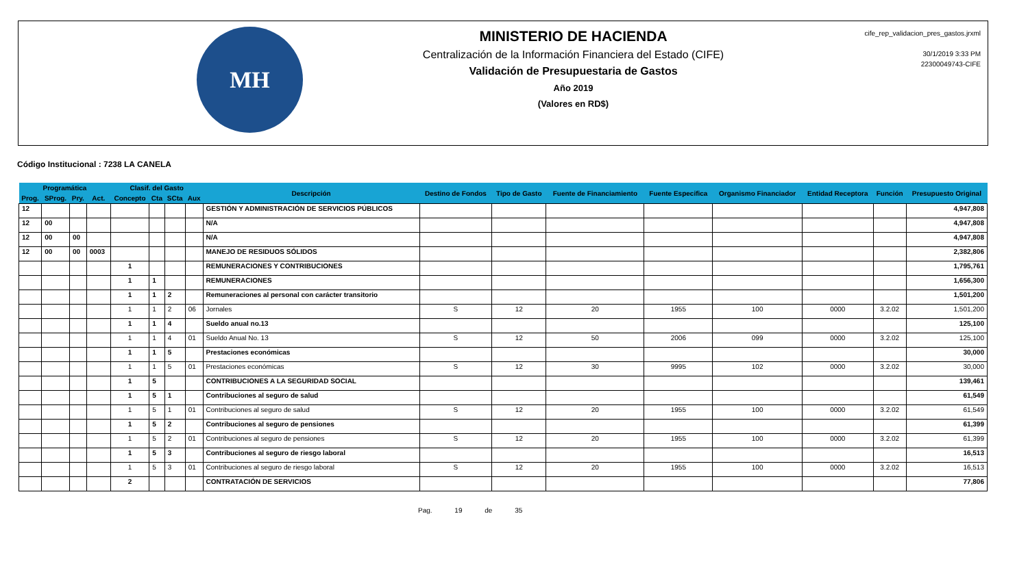MH
MINISTERIO DE HACIENDA
Centralización de la Información Financiera del Estado (CIFE)
Validación de Presupuestaria de Gastos
Año 2019
(Valores en RD$)
cife_rep_validacion_pres_gastos.jrxml
30/1/2019 3:33 PM
22300049743-CIFE
Código Institucional : 7238 LA CANELA
| Programática | | | | Clasif. del Gasto | | | | Descripción | Destino de Fondos | Tipo de Gasto | Fuente de Financiamiento | Fuente Especifica | Organismo Financiador | Entidad Receptora | Función | Presupuesto Original |
| --- | --- | --- | --- | --- | --- | --- | --- | --- | --- | --- | --- | --- | --- | --- | --- | --- |
| Prog. | SProg. | Pry. | Act. | Concepto | Cta | SCta | Aux | | | | | | | | | |
| 12 | | | | | | | | GESTIÓN Y ADMINISTRACIÓN DE SERVICIOS PÚBLICOS | | | | | | | | 4,947,808 |
| 12 | 00 | | | | | | | N/A | | | | | | | | 4,947,808 |
| 12 | 00 | 00 | | | | | | N/A | | | | | | | | 4,947,808 |
| 12 | 00 | 00 | 0003 | | | | | MANEJO DE RESIDUOS SÓLIDOS | | | | | | | | 2,382,806 |
| | | | | 1 | | | | REMUNERACIONES Y CONTRIBUCIONES | | | | | | | | 1,795,761 |
| | | | | 1 | 1 | | | REMUNERACIONES | | | | | | | | 1,656,300 |
| | | | | 1 | 1 | 2 | | Remuneraciones al personal con carácter transitorio | | | | | | | | 1,501,200 |
| | | | | 1 | 1 | 2 | 06 | Jornales | S | 12 | 20 | 1955 | 100 | 0000 | 3.2.02 | 1,501,200 |
| | | | | 1 | 1 | 4 | | Sueldo anual no.13 | | | | | | | | 125,100 |
| | | | | 1 | 1 | 4 | 01 | Sueldo Anual No. 13 | S | 12 | 50 | 2006 | 099 | 0000 | 3.2.02 | 125,100 |
| | | | | 1 | 1 | 5 | | Prestaciones económicas | | | | | | | | 30,000 |
| | | | | 1 | 1 | 5 | 01 | Prestaciones económicas | S | 12 | 30 | 9995 | 102 | 0000 | 3.2.02 | 30,000 |
| | | | | 1 | 5 | | | CONTRIBUCIONES A LA SEGURIDAD SOCIAL | | | | | | | | 139,461 |
| | | | | 1 | 5 | 1 | | Contribuciones al seguro de salud | | | | | | | | 61,549 |
| | | | | 1 | 5 | 1 | 01 | Contribuciones al seguro de salud | S | 12 | 20 | 1955 | 100 | 0000 | 3.2.02 | 61,549 |
| | | | | 1 | 5 | 2 | | Contribuciones al seguro de pensiones | | | | | | | | 61,399 |
| | | | | 1 | 5 | 2 | 01 | Contribuciones al seguro de pensiones | S | 12 | 20 | 1955 | 100 | 0000 | 3.2.02 | 61,399 |
| | | | | 1 | 5 | 3 | | Contribuciones al seguro de riesgo laboral | | | | | | | | 16,513 |
| | | | | 1 | 5 | 3 | 01 | Contribuciones al seguro de riesgo laboral | S | 12 | 20 | 1955 | 100 | 0000 | 3.2.02 | 16,513 |
| | | | | 2 | | | | CONTRATACIÓN DE SERVICIOS | | | | | | | | 77,806 |
Pag. 19 de 35